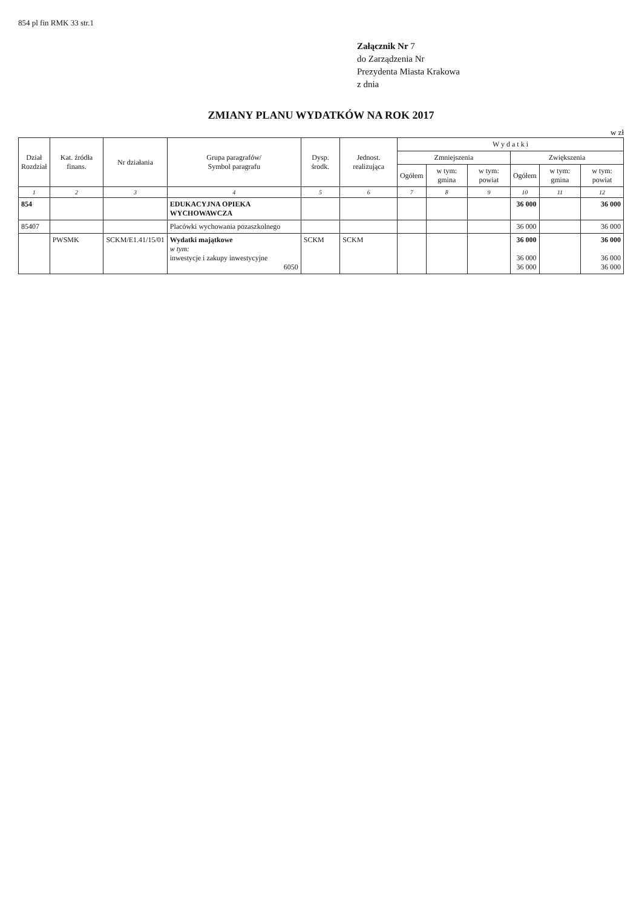854 pl fin RMK 33 str.1
Załącznik Nr 7
do Zarządzenia Nr
Prezydenta Miasta Krakowa
z dnia
ZMIANY PLANU WYDATKÓW NA ROK 2017
w zł
| Dział Rozdział | Kat. źródła finans. | Nr działania | Grupa paragrafów/ Symbol paragrafu | Dysp. środk. | Jednost. realizująca | W y d a t k i | | | | | |
| --- | --- | --- | --- | --- | --- | --- | --- | --- | --- | --- | --- |
| | | | | | | Zmniejszenia | | | Zwiększenia | | |
| | | | | | | Ogółem | w tym: gmina | w tym: powiat | Ogółem | w tym: gmina | w tym: powiat |
| 1 | 2 | 3 | 4 | 5 | 6 | 7 | 8 | 9 | 10 | 11 | 12 |
| 854 | | | EDUKACYJNA OPIEKA WYCHOWAWCZA | | | | | | 36 000 | | 36 000 |
| 85407 | | | Placówki wychowania pozaszkolnego | | | | | | 36 000 | | 36 000 |
| | PWSMK | SCKM/E1.41/15/01 | Wydatki majątkowe w tym: inwestycje i zakupy inwestycyjne 6050 | SCKM | SCKM | | | | 36 000 36 000 36 000 | | 36 000 36 000 36 000 |